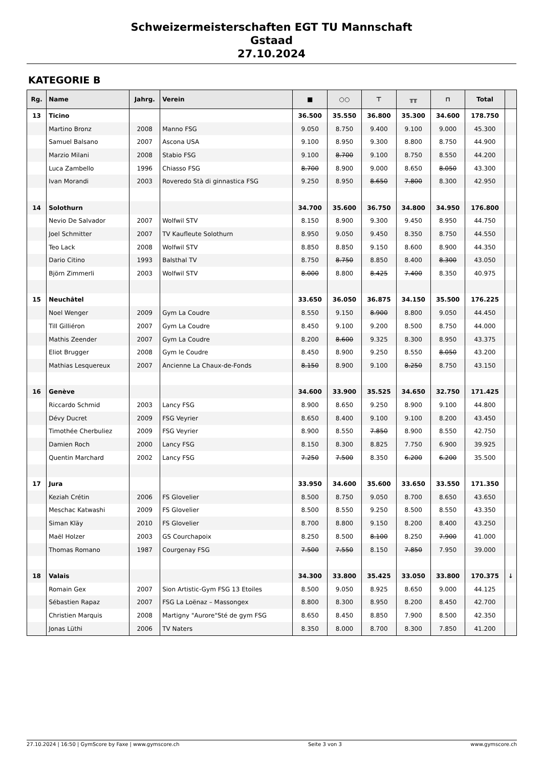Schweizermeisterschaften EGT TU Mannschaft
Gstaad
27.10.2024
KATEGORIE B
| Rg. | Name | Jahrg. | Verein | ■ | ○○ | ⊤ | ╥╥ | ⊓ | Total | |
| --- | --- | --- | --- | --- | --- | --- | --- | --- | --- | --- |
| 13 | Ticino | | | 36.500 | 35.550 | 36.800 | 35.300 | 34.600 | 178.750 | |
| | Martino Bronz | 2008 | Manno FSG | 9.050 | 8.750 | 9.400 | 9.100 | 9.000 | 45.300 | |
| | Samuel Balsano | 2007 | Ascona USA | 9.100 | 8.950 | 9.300 | 8.800 | 8.750 | 44.900 | |
| | Marzio Milani | 2008 | Stabio FSG | 9.100 | 8.700 | 9.100 | 8.750 | 8.550 | 44.200 | |
| | Luca Zambello | 1996 | Chiasso FSG | 8.700 | 8.900 | 9.000 | 8.650 | 8.050 | 43.300 | |
| | Ivan Morandi | 2003 | Roveredo Stà di ginnastica FSG | 9.250 | 8.950 | 8.650 | 7.800 | 8.300 | 42.950 | |
| 14 | Solothurn | | | 34.700 | 35.600 | 36.750 | 34.800 | 34.950 | 176.800 | |
| | Nevio De Salvador | 2007 | Wolfwil STV | 8.150 | 8.900 | 9.300 | 9.450 | 8.950 | 44.750 | |
| | Joel Schmitter | 2007 | TV Kaufleute Solothurn | 8.950 | 9.050 | 9.450 | 8.350 | 8.750 | 44.550 | |
| | Teo Lack | 2008 | Wolfwil STV | 8.850 | 8.850 | 9.150 | 8.600 | 8.900 | 44.350 | |
| | Dario Citino | 1993 | Balsthal TV | 8.750 | 8.750 | 8.850 | 8.400 | 8.300 | 43.050 | |
| | Björn Zimmerli | 2003 | Wolfwil STV | 8.000 | 8.800 | 8.425 | 7.400 | 8.350 | 40.975 | |
| 15 | Neuchâtel | | | 33.650 | 36.050 | 36.875 | 34.150 | 35.500 | 176.225 | |
| | Noel Wenger | 2009 | Gym La Coudre | 8.550 | 9.150 | 8.900 | 8.800 | 9.050 | 44.450 | |
| | Till Gilliéron | 2007 | Gym La Coudre | 8.450 | 9.100 | 9.200 | 8.500 | 8.750 | 44.000 | |
| | Mathis Zeender | 2007 | Gym La Coudre | 8.200 | 8.600 | 9.325 | 8.300 | 8.950 | 43.375 | |
| | Eliot Brugger | 2008 | Gym le Coudre | 8.450 | 8.900 | 9.250 | 8.550 | 8.050 | 43.200 | |
| | Mathias Lesquereux | 2007 | Ancienne La Chaux-de-Fonds | 8.150 | 8.900 | 9.100 | 8.250 | 8.750 | 43.150 | |
| 16 | Genève | | | 34.600 | 33.900 | 35.525 | 34.650 | 32.750 | 171.425 | |
| | Riccardo Schmid | 2003 | Lancy FSG | 8.900 | 8.650 | 9.250 | 8.900 | 9.100 | 44.800 | |
| | Dévy Ducret | 2009 | FSG Veyrier | 8.650 | 8.400 | 9.100 | 9.100 | 8.200 | 43.450 | |
| | Timothée Cherbuliez | 2009 | FSG Veyrier | 8.900 | 8.550 | 7.850 | 8.900 | 8.550 | 42.750 | |
| | Damien Roch | 2000 | Lancy FSG | 8.150 | 8.300 | 8.825 | 7.750 | 6.900 | 39.925 | |
| | Quentin Marchard | 2002 | Lancy FSG | 7.250 | 7.500 | 8.350 | 6.200 | 6.200 | 35.500 | |
| 17 | Jura | | | 33.950 | 34.600 | 35.600 | 33.650 | 33.550 | 171.350 | |
| | Keziah Crétin | 2006 | FS Glovelier | 8.500 | 8.750 | 9.050 | 8.700 | 8.650 | 43.650 | |
| | Meschac Katwashi | 2009 | FS Glovelier | 8.500 | 8.550 | 9.250 | 8.500 | 8.550 | 43.350 | |
| | Siman Kläy | 2010 | FS Glovelier | 8.700 | 8.800 | 9.150 | 8.200 | 8.400 | 43.250 | |
| | Maël Holzer | 2003 | GS Courchapoix | 8.250 | 8.500 | 8.100 | 8.250 | 7.900 | 41.000 | |
| | Thomas Romano | 1987 | Courgenay FSG | 7.500 | 7.550 | 8.150 | 7.850 | 7.950 | 39.000 | |
| 18 | Valais | | | 34.300 | 33.800 | 35.425 | 33.050 | 33.800 | 170.375 | ↓ |
| | Romain Gex | 2007 | Sion Artistic-Gym FSG 13 Etoiles | 8.500 | 9.050 | 8.925 | 8.650 | 9.000 | 44.125 | |
| | Sébastien Rapaz | 2007 | FSG La Loënaz – Massongex | 8.800 | 8.300 | 8.950 | 8.200 | 8.450 | 42.700 | |
| | Christien Marquis | 2008 | Martigny "Aurore"Sté de gym FSG | 8.650 | 8.450 | 8.850 | 7.900 | 8.500 | 42.350 | |
| | Jonas Lüthi | 2006 | TV Naters | 8.350 | 8.000 | 8.700 | 8.300 | 7.850 | 41.200 | |
27.10.2024 | 16:50 | GymScore by Faxe | www.gymscore.ch Seite 3 von 3 www.gymscore.ch